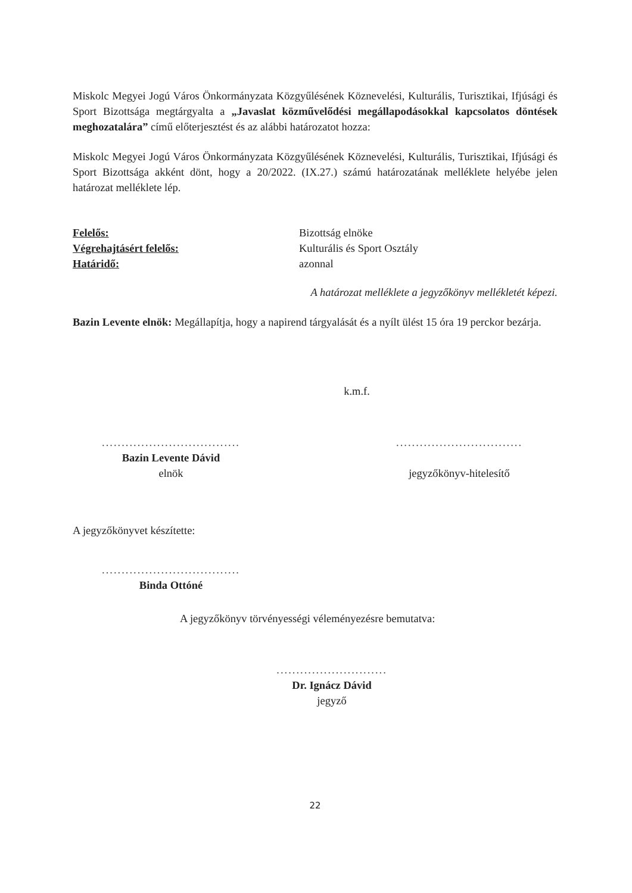Miskolc Megyei Jogú Város Önkormányzata Közgyűlésének Köznevelési, Kulturális, Turisztikai, Ifjúsági és Sport Bizottsága megtárgyalta a „Javaslat közművelődési megállapodásokkal kapcsolatos döntések meghozatalára” című előterjesztést és az alábbi határozatot hozza:
Miskolc Megyei Jogú Város Önkormányzata Közgyűlésének Köznevelési, Kulturális, Turisztikai, Ifjúsági és Sport Bizottsága akként dönt, hogy a 20/2022. (IX.27.) számú határozatának melléklete helyébe jelen határozat melléklete lép.
Felelős: Bizottság elnöke
Végrehajtásért felelős: Kulturális és Sport Osztály
Határidő: azonnal
A határozat melléklete a jegyzőkönyv mellékletét képezi.
Bazin Levente elnök: Megállapítja, hogy a napirend tárgyalását és a nyílt ülést 15 óra 19 perckor bezárja.
k.m.f.
...................................
Bazin Levente Dávid
elnök
................................
jegyzőkönyv-hitelesítő
A jegyzőkönyvet készítette:
...................................
Binda Ottóné
A jegyzőkönyv törvényességi véleményezésre bemutatva:
............................
Dr. Ignácz Dávid
jegyző
22